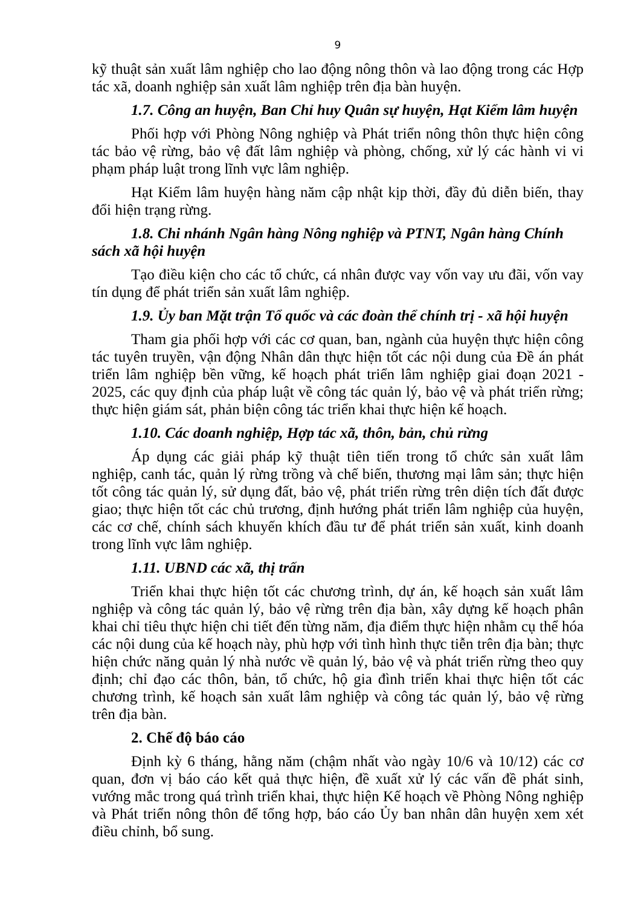9
kỹ thuật sản xuất lâm nghiệp cho lao động nông thôn và lao động trong các Hợp tác xã, doanh nghiệp sản xuất lâm nghiệp trên địa bàn huyện.
1.7. Công an huyện, Ban Chỉ huy Quân sự huyện, Hạt Kiểm lâm huyện
Phối hợp với Phòng Nông nghiệp và Phát triển nông thôn thực hiện công tác bảo vệ rừng, bảo vệ đất lâm nghiệp và phòng, chống, xử lý các hành vi vi phạm pháp luật trong lĩnh vực lâm nghiệp.
Hạt Kiểm lâm huyện hàng năm cập nhật kịp thời, đầy đủ diễn biến, thay đổi hiện trạng rừng.
1.8. Chi nhánh Ngân hàng Nông nghiệp và PTNT, Ngân hàng Chính sách xã hội huyện
Tạo điều kiện cho các tổ chức, cá nhân được vay vốn vay ưu đãi, vốn vay tín dụng để phát triển sản xuất lâm nghiệp.
1.9. Ủy ban Mặt trận Tổ quốc và các đoàn thể chính trị - xã hội huyện
Tham gia phối hợp với các cơ quan, ban, ngành của huyện thực hiện công tác tuyên truyền, vận động Nhân dân thực hiện tốt các nội dung của Đề án phát triển lâm nghiệp bền vững, kế hoạch phát triển lâm nghiệp giai đoạn 2021 - 2025, các quy định của pháp luật về công tác quản lý, bảo vệ và phát triển rừng; thực hiện giám sát, phản biện công tác triển khai thực hiện kế hoạch.
1.10. Các doanh nghiệp, Hợp tác xã, thôn, bản, chủ rừng
Áp dụng các giải pháp kỹ thuật tiên tiến trong tổ chức sản xuất lâm nghiệp, canh tác, quản lý rừng trồng và chế biến, thương mại lâm sản; thực hiện tốt công tác quản lý, sử dụng đất, bảo vệ, phát triển rừng trên diện tích đất được giao; thực hiện tốt các chủ trương, định hướng phát triển lâm nghiệp của huyện, các cơ chế, chính sách khuyến khích đầu tư để phát triển sản xuất, kinh doanh trong lĩnh vực lâm nghiệp.
1.11. UBND các xã, thị trấn
Triển khai thực hiện tốt các chương trình, dự án, kế hoạch sản xuất lâm nghiệp và công tác quản lý, bảo vệ rừng trên địa bàn, xây dựng kế hoạch phân khai chỉ tiêu thực hiện chi tiết đến từng năm, địa điểm thực hiện nhằm cụ thể hóa các nội dung của kế hoạch này, phù hợp với tình hình thực tiễn trên địa bàn; thực hiện chức năng quản lý nhà nước về quản lý, bảo vệ và phát triển rừng theo quy định; chỉ đạo các thôn, bản, tổ chức, hộ gia đình triển khai thực hiện tốt các chương trình, kế hoạch sản xuất lâm nghiệp và công tác quản lý, bảo vệ rừng trên địa bàn.
2. Chế độ báo cáo
Định kỳ 6 tháng, hằng năm (chậm nhất vào ngày 10/6 và 10/12) các cơ quan, đơn vị báo cáo kết quả thực hiện, đề xuất xử lý các vấn đề phát sinh, vướng mắc trong quá trình triển khai, thực hiện Kế hoạch về Phòng Nông nghiệp và Phát triển nông thôn để tổng hợp, báo cáo Ủy ban nhân dân huyện xem xét điều chỉnh, bổ sung.